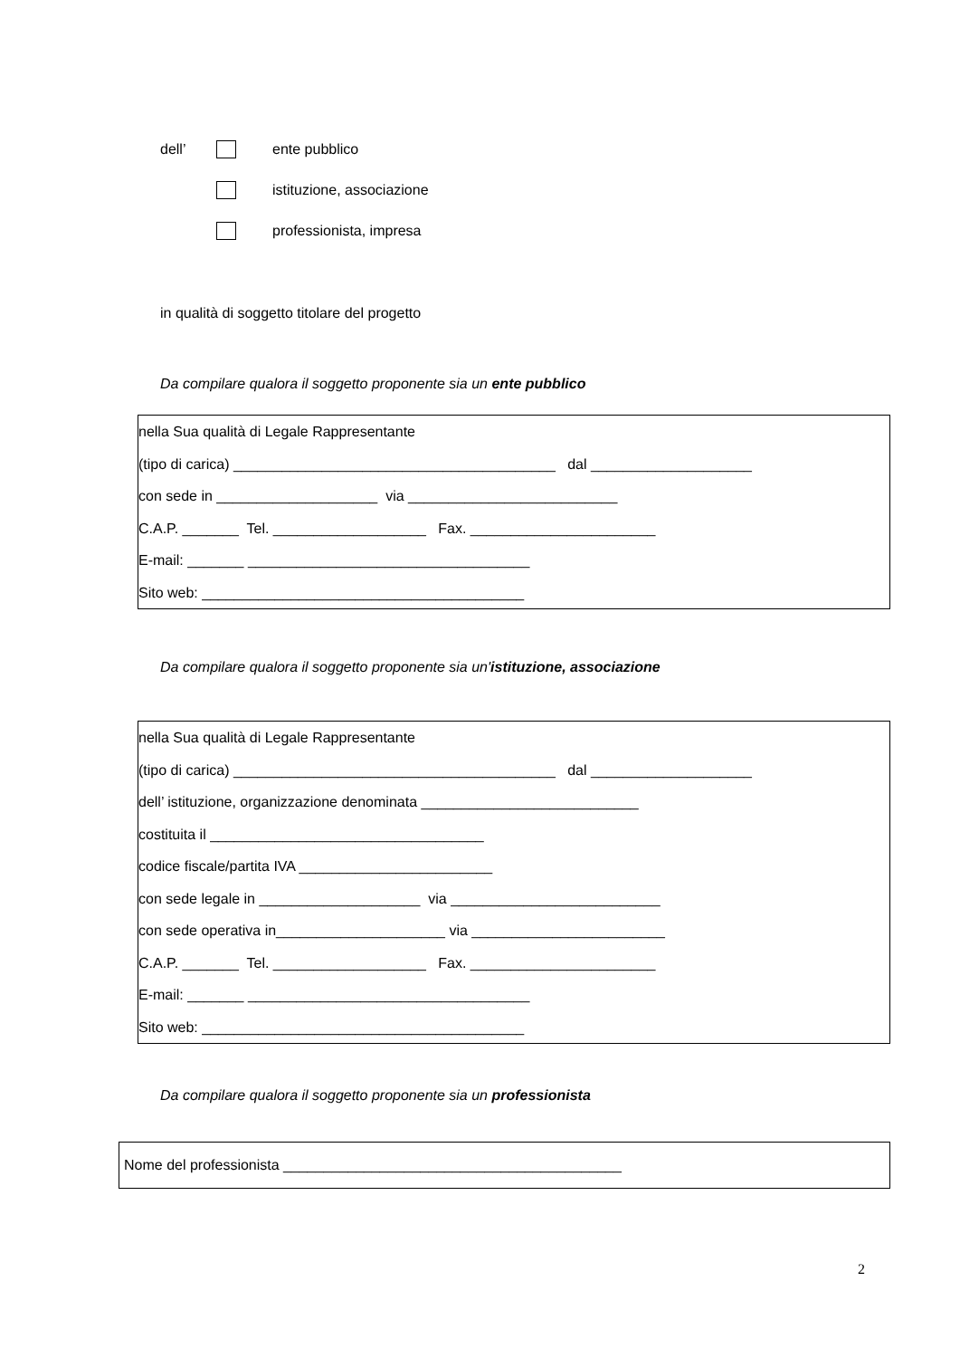dell’ ente pubblico
istituzione, associazione
professionista, impresa
in qualità di soggetto titolare del progetto
Da compilare qualora il soggetto proponente sia un ente pubblico
nella Sua qualità di Legale Rappresentante
(tipo di carica) ________________________________________ dal ____________________
con sede in ____________________ via __________________________
C.A.P. _______ Tel. ___________________ Fax. _______________________
E-mail: _______ ___________________________________
Sito web: ________________________________________
Da compilare qualora il soggetto proponente sia un'istituzione, associazione
nella Sua qualità di Legale Rappresentante
(tipo di carica) ________________________________________ dal ____________________
dell’ istituzione, organizzazione denominata ___________________________
costituita il __________________________________
codice fiscale/partita IVA ________________________
con sede legale in ____________________ via __________________________
con sede operativa in_____________________ via ________________________
C.A.P. _______ Tel. ___________________ Fax. _______________________
E-mail: _______ ___________________________________
Sito web: ________________________________________
Da compilare qualora il soggetto proponente sia un professionista
Nome del professionista __________________________________________
2